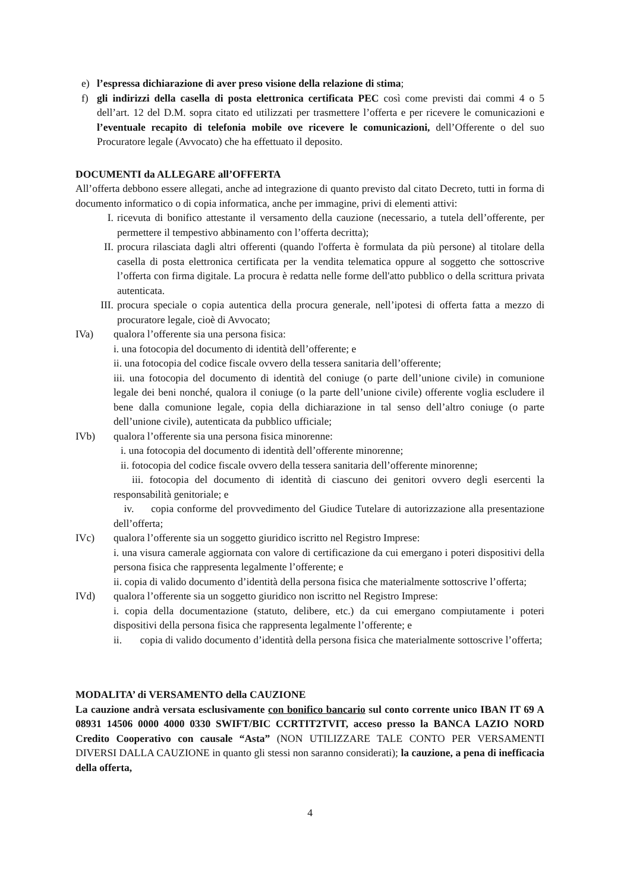e) l’espressa dichiarazione di aver preso visione della relazione di stima;
f) gli indirizzi della casella di posta elettronica certificata PEC così come previsti dai commi 4 o 5 dell’art. 12 del D.M. sopra citato ed utilizzati per trasmettere l’offerta e per ricevere le comunicazioni e l’eventuale recapito di telefonia mobile ove ricevere le comunicazioni, dell’Offerente o del suo Procuratore legale (Avvocato) che ha effettuato il deposito.
DOCUMENTI da ALLEGARE all’OFFERTA
All’offerta debbono essere allegati, anche ad integrazione di quanto previsto dal citato Decreto, tutti in forma di documento informatico o di copia informatica, anche per immagine, privi di elementi attivi:
I. ricevuta di bonifico attestante il versamento della cauzione (necessario, a tutela dell’offerente, per permettere il tempestivo abbinamento con l’offerta decritta);
II. procura rilasciata dagli altri offerenti (quando l'offerta è formulata da più persone) al titolare della casella di posta elettronica certificata per la vendita telematica oppure al soggetto che sottoscrive l’offerta con firma digitale. La procura è redatta nelle forme dell'atto pubblico o della scrittura privata autenticata.
III. procura speciale o copia autentica della procura generale, nell’ipotesi di offerta fatta a mezzo di procuratore legale, cioè di Avvocato;
IVa) qualora l’offerente sia una persona fisica:
i. una fotocopia del documento di identità dell’offerente; e
ii. una fotocopia del codice fiscale ovvero della tessera sanitaria dell’offerente;
iii. una fotocopia del documento di identità del coniuge (o parte dell’unione civile) in comunione legale dei beni nonché, qualora il coniuge (o la parte dell’unione civile) offerente voglia escludere il bene dalla comunione legale, copia della dichiarazione in tal senso dell’altro coniuge (o parte dell’unione civile), autenticata da pubblico ufficiale;
IVb) qualora l’offerente sia una persona fisica minorenne:
i. una fotocopia del documento di identità dell’offerente minorenne;
ii. fotocopia del codice fiscale ovvero della tessera sanitaria dell’offerente minorenne;
iii. fotocopia del documento di identità di ciascuno dei genitori ovvero degli esercenti la responsabilità genitoriale; e
iv. copia conforme del provvedimento del Giudice Tutelare di autorizzazione alla presentazione dell’offerta;
IVc) qualora l’offerente sia un soggetto giuridico iscritto nel Registro Imprese:
i. una visura camerale aggiornata con valore di certificazione da cui emergano i poteri dispositivi della persona fisica che rappresenta legalmente l’offerente; e
ii. copia di valido documento d’identità della persona fisica che materialmente sottoscrive l’offerta;
IVd) qualora l’offerente sia un soggetto giuridico non iscritto nel Registro Imprese:
i. copia della documentazione (statuto, delibere, etc.) da cui emergano compiutamente i poteri dispositivi della persona fisica che rappresenta legalmente l’offerente; e
ii. copia di valido documento d’identità della persona fisica che materialmente sottoscrive l’offerta;
MODALITA’ di VERSAMENTO della CAUZIONE
La cauzione andrà versata esclusivamente con bonifico bancario sul conto corrente unico IBAN IT 69 A 08931 14506 0000 4000 0330 SWIFT/BIC CCRTIT2TVIT, acceso presso la BANCA LAZIO NORD Credito Cooperativo con causale “Asta” (NON UTILIZZARE TALE CONTO PER VERSAMENTI DIVERSI DALLA CAUZIONE in quanto gli stessi non saranno considerati); la cauzione, a pena di inefficacia della offerta,
4